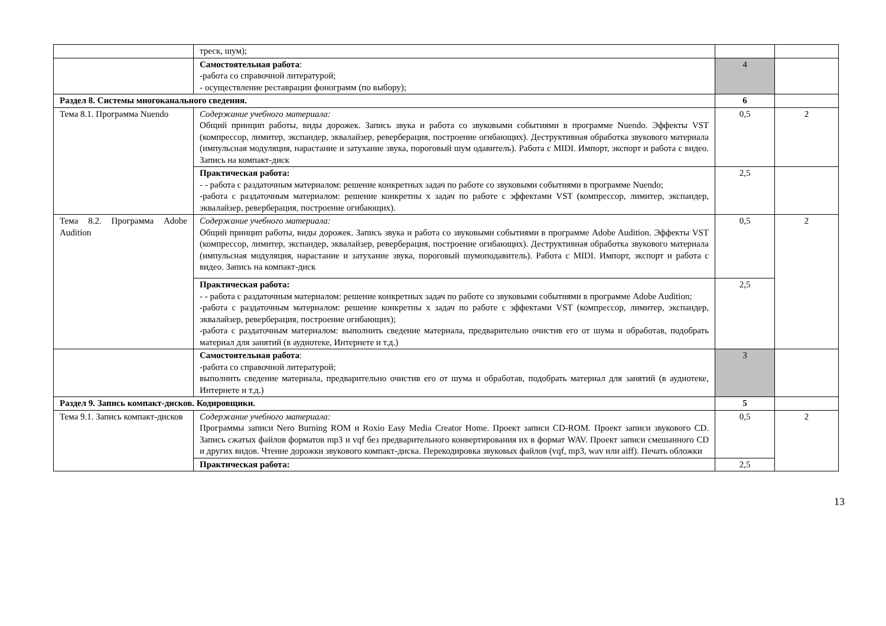| | треск, шум); | | |
| | Самостоятельная работа : -работа со справочной литературой; - осуществление реставрации фонограмм (по выбору); | 4 | |
| Раздел 8. Системы многоканального сведения. | | 6 | |
| Тема 8.1. Программа Nuendo | Содержание учебного материала: Общий принцип работы, виды дорожек. Запись звука и работа со звуковыми событиями в программе Nuendo. Эффекты VST (компрессор, лимитер, экспандер, эквалайзер, реверберация, построение огибающих). Деструктивная обработка звукового материала (импульсная модуляция, нарастание и затухание звука, пороговый шум одавитель). Работа с MIDI. Импорт, экспорт и работа с видео. Запись на компакт-диск | 0,5 | 2 |
| | Практическая работа: - - работа с раздаточным материалом: решение конкретных задач по работе со звуковыми событиями в программе Nuendo; -работа с раздаточным материалом: решение конкретны х задач по работе с эффектами VST (компрессор, лимитер, экспандер, эквалайзер, реверберация, построение огибающих). | 2,5 | |
| Тема 8.2. Программа Adobe Audition | Содержание учебного материала: Общий принцип работы, виды дорожек. Запись звука и работа со звуковыми событиями в программе Adobe Audition. Эффекты VST (компрессор, лимитер, экспандер, эквалайзер, реверберация, построение огибающих). Деструктивная обработка звукового материала (импульсная модуляция, нарастание и затухание звука, пороговый шумоподавитель). Работа с MIDI. Импорт, экспорт и работа с видео. Запись на компакт-диск | 0,5 | 2 |
| | Практическая работа: - - работа с раздаточным материалом: решение конкретных задач по работе со звуковыми событиями в программе Adobe Audition; -работа с раздаточным материалом: решение конкретны х задач по работе с эффектами VST (компрессор, лимитер, экспандер, эквалайзер, реверберация, построение огибающих); -работа с раздаточным материалом: выполнить сведение материала, предварительно очистив его от шума и обработав, подобрать материал для занятий (в аудиотеке, Интернете и т.д.) | 2,5 | |
| | Самостоятельная работа : -работа со справочной литературой; выполнить сведение материала, предварительно очистив его от шума и обработав, подобрать материал для занятий (в аудиотеке, Интернете и т.д.) | 3 | |
| Раздел 9. Запись компакт-дисков. Кодировщики. | | 5 | |
| Тема 9.1. Запись компакт-дисков | Содержание учебного материала: Программы записи Nero Burning ROM и Roxio Easy Media Creator Home. Проект записи CD-ROM. Проект записи звукового CD. Запись сжатых файлов форматов mp3 и vqf без предварительного конвертирования их в формат WAV. Проект записи смешанного CD и других видов. Чтение дорожки звукового компакт-диска. Перекодировка звуковых файлов (vqf, mp3, wav или aiff). Печать обложки | 0,5 | 2 |
| | Практическая работа: | 2,5 | |
13